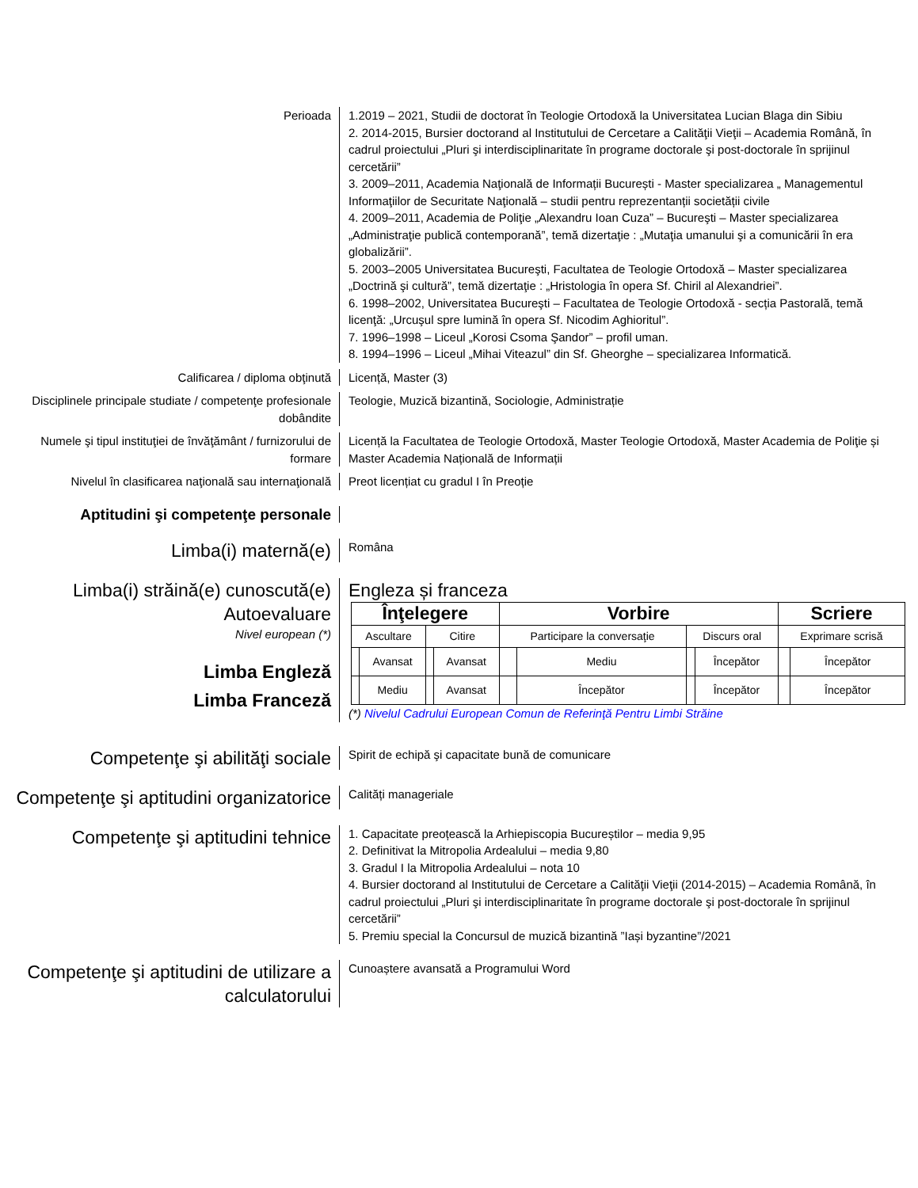Perioada 1.2019 – 2021, Studii de doctorat în Teologie Ortodoxă la Universitatea Lucian Blaga din Sibiu
2. 2014-2015, Bursier doctorand al Institutului de Cercetare a Calităţii Vieţii – Academia Română, în cadrul proiectului „Pluri şi interdisciplinaritate în programe doctorale şi post-doctorale în sprijinul cercetării”
3. 2009–2011, Academia Naţională de Informații București - Master specializarea „ Managementul Informaţiilor de Securitate Naţională – studii pentru reprezentanții societății civile
4. 2009–2011, Academia de Poliţie „Alexandru Ioan Cuza” – Bucureşti – Master specializarea „Administraţie publică contemporană”, temă dizertaţie : „Mutaţia umanului şi a comunicării în era globalizării”.
5. 2003–2005 Universitatea Bucureşti, Facultatea de Teologie Ortodoxă – Master specializarea „Doctrină şi cultură”, temă dizertaţie : „Hristologia în opera Sf. Chiril al Alexandriei”.
6. 1998–2002, Universitatea Bucureşti – Facultatea de Teologie Ortodoxă - secția Pastorală, temă licenţă: „Urcuşul spre lumină în opera Sf. Nicodim Aghioritul”.
7. 1996–1998 – Liceul „Korosi Csoma Şandor” – profil uman.
8. 1994–1996 – Liceul „Mihai Viteazul” din Sf. Gheorghe – specializarea Informatică.
Calificarea / diploma obţinută Licență, Master (3)
Disciplinele principale studiate / competenţe profesionale dobândite
Teologie, Muzică bizantină, Sociologie, Administrație
Numele şi tipul instituţiei de învăţământ / furnizorului de formare
Licență la Facultatea de Teologie Ortodoxă, Master Teologie Ortodoxă, Master Academia de Poliţie și Master Academia Națională de Informații
Nivelul în clasificarea naţională sau internaţională
Preot licențiat cu gradul I în Preoție
Aptitudini şi competenţe personale
Limba(i) maternă(e)
Româna
Limba(i) străină(e) cunoscută(e)
Autoevaluare
Nivel european (*)
Limba Engleză
Limba Franceză
Engleza și franceza
| Înţelegere | | | | Vorbire | | | | Scriere | |
| --- | --- | --- | --- | --- | --- | --- | --- | --- | --- |
| Ascultare | | Citire | | Participare la conversaţie | | Discurs oral | | Exprimare scrisă | |
| | Avansat | | Avansat | | Mediu | | Începător | | Începător |
| | Mediu | | Avansat | | Începător | | Începător | | Începător |
(*) Nivelul Cadrului European Comun de Referinţă Pentru Limbi Străine
Competenţe şi abilităţi sociale
Spirit de echipă şi capacitate bună de comunicare
Competenţe şi aptitudini organizatorice
Calități manageriale
Competenţe şi aptitudini tehnice
1. Capacitate preoțească la Arhiepiscopia Bucureștilor – media 9,95
2. Definitivat la Mitropolia Ardealului – media 9,80
3. Gradul I la Mitropolia Ardealului – nota 10
4. Bursier doctorand al Institutului de Cercetare a Calităţii Vieţii (2014-2015) – Academia Română, în cadrul proiectului „Pluri şi interdisciplinaritate în programe doctorale şi post-doctorale în sprijinul cercetării”
5. Premiu special la Concursul de muzică bizantină ”Iași byzantine”/2021
Competenţe şi aptitudini de utilizare a calculatorului
Cunoaștere avansată a Programului Word